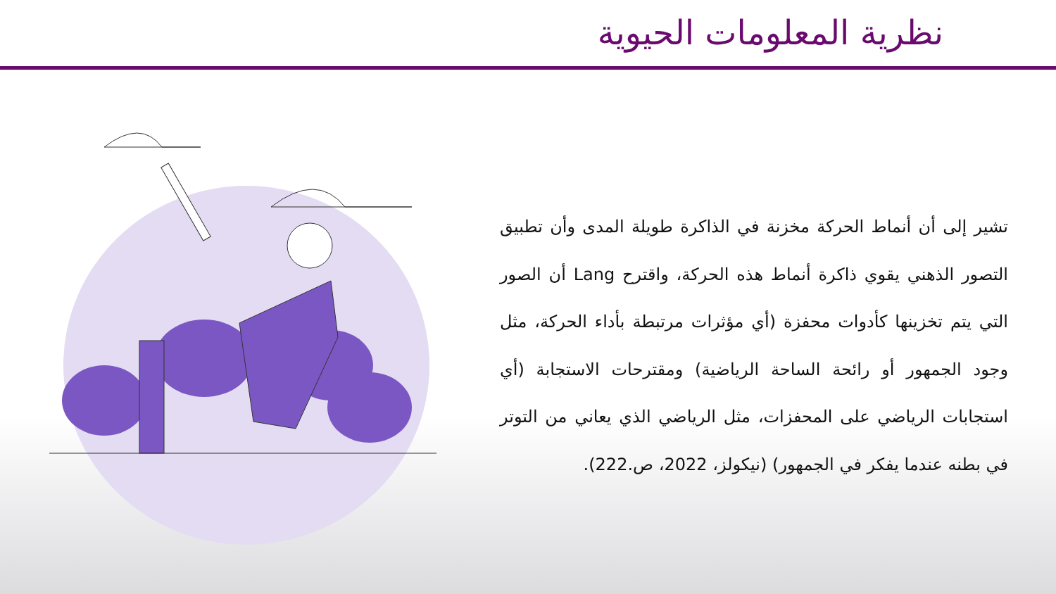نظرية المعلومات الحيوية
تشير إلى أن أنماط الحركة مخزنة في الذاكرة طويلة المدى وأن تطبيق التصور الذهني يقوي ذاكرة أنماط هذه الحركة، واقترح Lang أن الصور التي يتم تخزينها كأدوات محفزة (أي مؤثرات مرتبطة بأداء الحركة، مثل وجود الجمهور أو رائحة الساحة الرياضية) ومقترحات الاستجابة (أي استجابات الرياضي على المحفزات، مثل الرياضي الذي يعاني من التوتر في بطنه عندما يفكر في الجمهور) (نيكولز، 2022، ص.222).